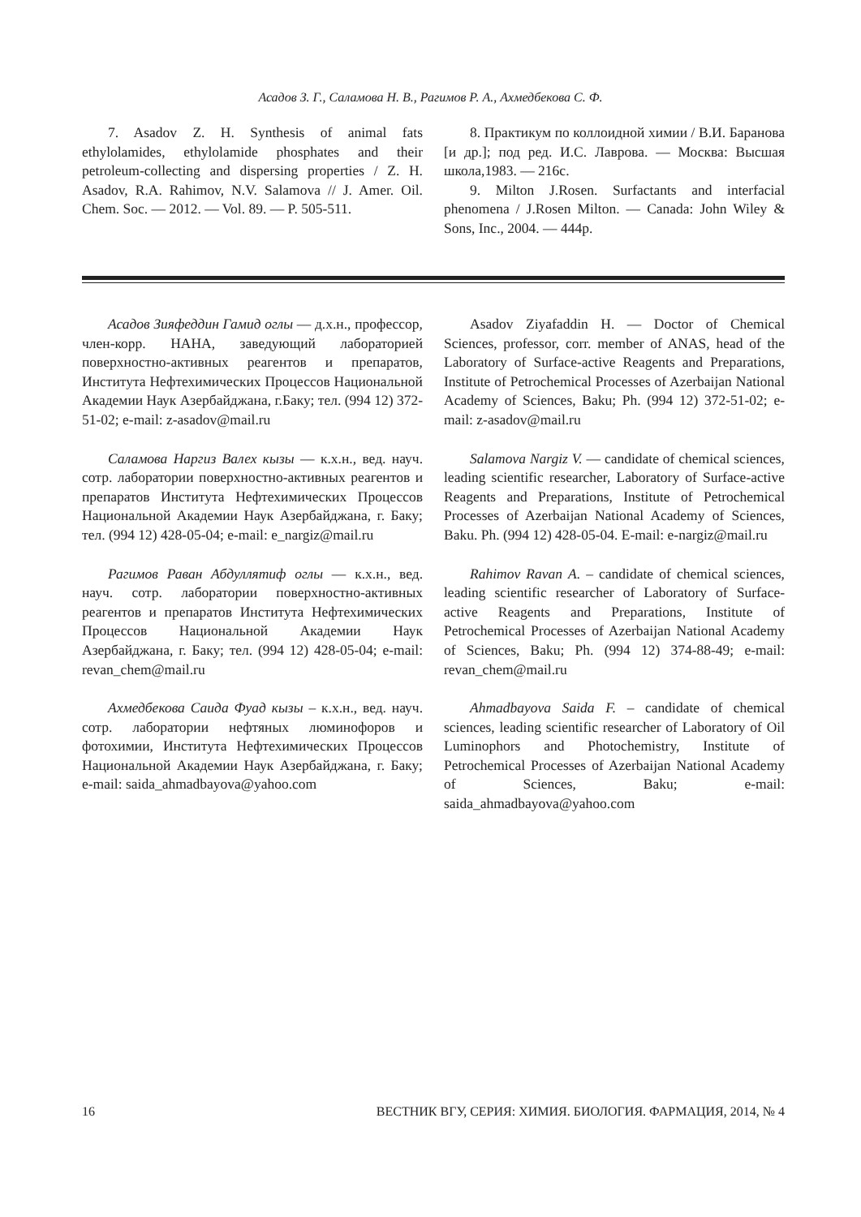Асадов З. Г., Саламова Н. В., Рагимов Р. А., Ахмедбекова С. Ф.
7. Asadov Z. H. Synthesis of animal fats ethylolamides, ethylolamide phosphates and their petroleum-collecting and dispersing properties / Z. H. Asadov, R.A. Rahimov, N.V. Salamova // J. Amer. Oil. Chem. Soc. — 2012. — Vol. 89. — P. 505-511.
8. Практикум по коллоидной химии / В.И. Баранова [и др.]; под ред. И.С. Лаврова. — Москва: Высшая школа,1983. — 216с.
9. Milton J.Rosen. Surfactants and interfacial phenomena / J.Rosen Milton. — Canada: John Wiley & Sons, Inc., 2004. — 444p.
Асадов Зияфеддин Гамид оглы — д.х.н., профессор, член-корр. НАНА, заведующий лабораторией поверхностно-активных реагентов и препаратов, Института Нефтехимических Процессов Национальной Академии Наук Азербайджана, г.Баку; тел. (994 12) 372-51-02; e-mail: z-asadov@mail.ru
Саламова Наргиз Валех кызы — к.х.н., вед. науч. сотр. лаборатории поверхностно-активных реагентов и препаратов Института Нефтехимических Процессов Национальной Академии Наук Азербайджана, г. Баку; тел. (994 12) 428-05-04; e-mail: e_nargiz@mail.ru
Рагимов Раван Абдуллятиф оглы — к.х.н., вед. науч. сотр. лаборатории поверхностно-активных реагентов и препаратов Института Нефтехимических Процессов Национальной Академии Наук Азербайджана, г. Баку; тел. (994 12) 428-05-04; e-mail: revan_chem@mail.ru
Ахмедбекова Саида Фуад кызы – к.х.н., вед. науч. сотр. лаборатории нефтяных люминофоров и фотохимии, Института Нефтехимических Процессов Национальной Академии Наук Азербайджана, г. Баку; e-mail: saida_ahmadbayova@yahoo.com
Asadov Ziyafaddin H. — Doctor of Chemical Sciences, professor, corr. member of ANAS, head of the Laboratory of Surface-active Reagents and Preparations, Institute of Petrochemical Processes of Azerbaijan National Academy of Sciences, Baku; Ph. (994 12) 372-51-02; e-mail: z-asadov@mail.ru
Salamova Nargiz V. — candidate of chemical sciences, leading scientific researcher, Laboratory of Surface-active Reagents and Preparations, Institute of Petrochemical Processes of Azerbaijan National Academy of Sciences, Baku. Ph. (994 12) 428-05-04. E-mail: e-nargiz@mail.ru
Rahimov Ravan A. – candidate of chemical sciences, leading scientific researcher of Laboratory of Surface-active Reagents and Preparations, Institute of Petrochemical Processes of Azerbaijan National Academy of Sciences, Baku; Ph. (994 12) 374-88-49; e-mail: revan_chem@mail.ru
Ahmadbayova Saida F. – candidate of chemical sciences, leading scientific researcher of Laboratory of Oil Luminophors and Photochemistry, Institute of Petrochemical Processes of Azerbaijan National Academy of Sciences, Baku; e-mail: saida_ahmadbayova@yahoo.com
16 ВЕСТНИК ВГУ, СЕРИЯ: ХИМИЯ. БИОЛОГИЯ. ФАРМАЦИЯ, 2014, № 4